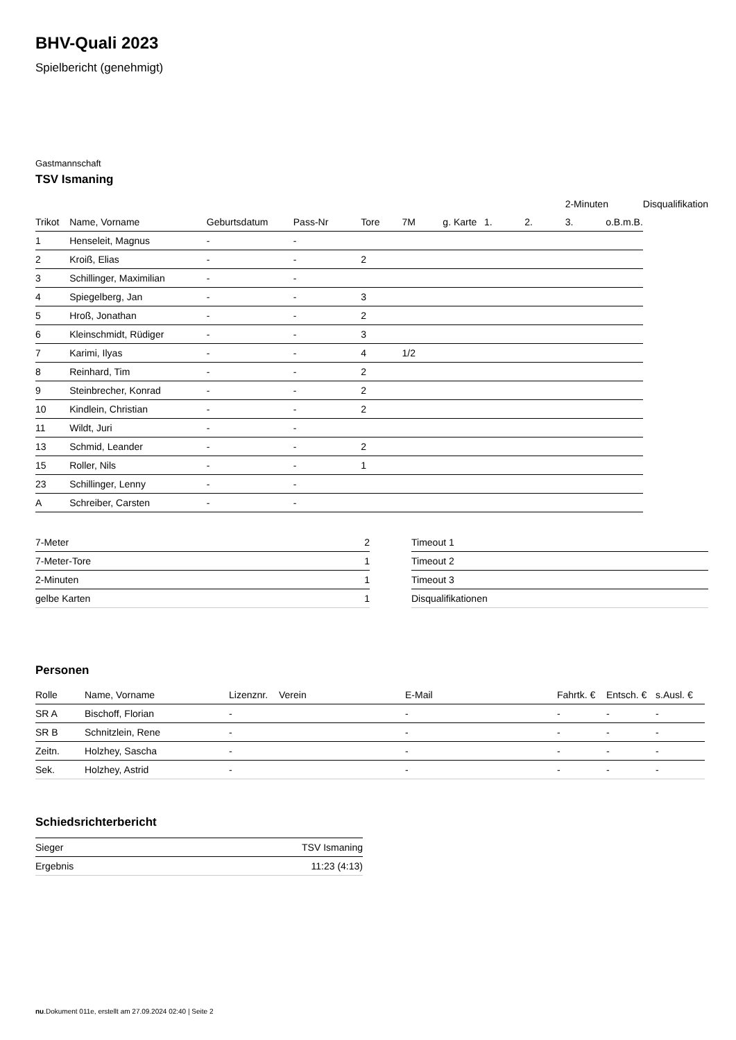BHV-Quali 2023
Spielbericht (genehmigt)
Gastmannschaft
TSV Ismaning
| | | | | | | | | | 2-Minuten | | | Disqualifikation |
| --- | --- | --- | --- | --- | --- | --- | --- | --- | --- | --- | --- | --- |
| Trikot | Name, Vorname | Geburtsdatum | Pass-Nr | Tore | 7M | g. Karte | 1. | 2. | 3. | o.B. | m.B. | |
| 1 | Henseleit, Magnus | - | - | | | | | | | | | |
| 2 | Kroiß, Elias | - | - | 2 | | | | | | | | |
| 3 | Schillinger, Maximilian | - | - | | | | | | | | | |
| 4 | Spiegelberg, Jan | - | - | 3 | | | | | | | | |
| 5 | Hroß, Jonathan | - | - | 2 | | | | | | | | |
| 6 | Kleinschmidt, Rüdiger | - | - | 3 | | | | | | | | |
| 7 | Karimi, Ilyas | - | - | 4 | 1/2 | | | | | | | |
| 8 | Reinhard, Tim | - | - | 2 | | | | | | | | |
| 9 | Steinbrecher, Konrad | - | - | 2 | | | | | | | | |
| 10 | Kindlein, Christian | - | - | 2 | | | | | | | | |
| 11 | Wildt, Juri | - | - | | | | | | | | | |
| 13 | Schmid, Leander | - | - | 2 | | | | | | | | |
| 15 | Roller, Nils | - | - | 1 | | | | | | | | |
| 23 | Schillinger, Lenny | - | - | | | | | | | | | |
| A | Schreiber, Carsten | - | - | | | | | | | | | |
| 7-Meter | 2 |
| 7-Meter-Tore | 1 |
| 2-Minuten | 1 |
| gelbe Karten | 1 |
| Timeout 1 |
| Timeout 2 |
| Timeout 3 |
| Disqualifikationen |
Personen
| Rolle | Name, Vorname | Lizenznr. | Verein | E-Mail | Fahrtk. € | Entsch. € | s.Ausl. € |
| --- | --- | --- | --- | --- | --- | --- | --- |
| SR A | Bischoff, Florian | - | | - | - | - | - |
| SR B | Schnitzlein, Rene | - | | - | - | - | - |
| Zeitn. | Holzhey, Sascha | - | | - | - | - | - |
| Sek. | Holzhey, Astrid | - | | - | - | - | - |
Schiedsrichterbericht
| Sieger | TSV Ismaning |
| Ergebnis | 11:23 (4:13) |
nu.Dokument 011e, erstellt am 27.09.2024 02:40 | Seite 2